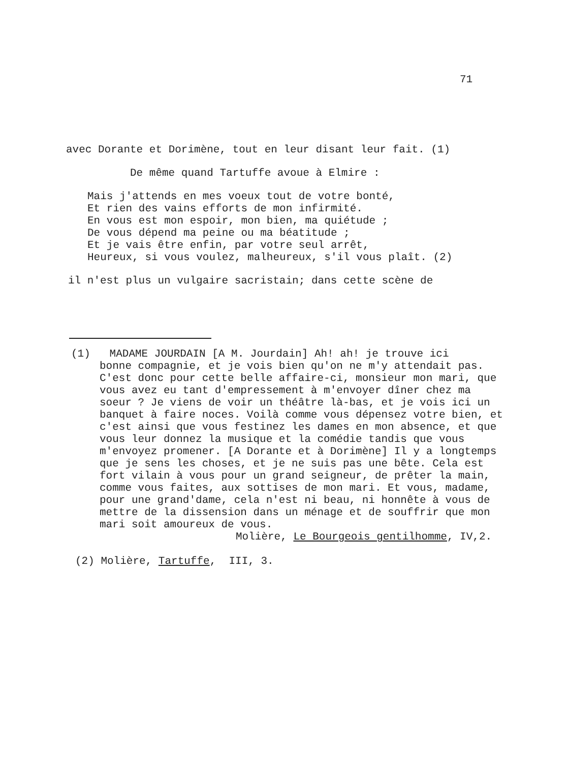71
avec Dorante et Dorimène, tout en leur disant leur fait. (1)
De même quand Tartuffe avoue à Elmire :
Mais j'attends en mes voeux tout de votre bonté,
Et rien des vains efforts de mon infirmité.
En vous est mon espoir, mon bien, ma quiétude ;
De vous dépend ma peine ou ma béatitude ;
Et je vais être enfin, par votre seul arrêt,
Heureux, si vous voulez, malheureux, s'il vous plaît. (2)
il n'est plus un vulgaire sacristain; dans cette scène de
(1) MADAME JOURDAIN [A M. Jourdain] Ah! ah! je trouve ici
bonne compagnie, et je vois bien qu'on ne m'y attendait pas. C'est donc pour cette belle affaire-ci, monsieur mon mari, que vous avez eu tant d'empressement à m'envoyer dîner chez ma soeur ? Je viens de voir un théâtre là-bas, et je vois ici un banquet à faire noces. Voilà comme vous dépensez votre bien, et c'est ainsi que vous festinez les dames en mon absence, et que vous leur donnez la musique et la comédie tandis que vous m'envoyez promener. [A Dorante et à Dorimène] Il y a longtemps que je sens les choses, et je ne suis pas une bête. Cela est fort vilain à vous pour un grand seigneur, de prêter la main, comme vous faites, aux sottises de mon mari. Et vous, madame, pour une grand'dame, cela n'est ni beau, ni honnête à vous de mettre de la dissension dans un ménage et de souffrir que mon mari soit amoureux de vous.
Molière, Le Bourgeois gentilhomme, IV,2.
(2) Molière, Tartuffe, III, 3.